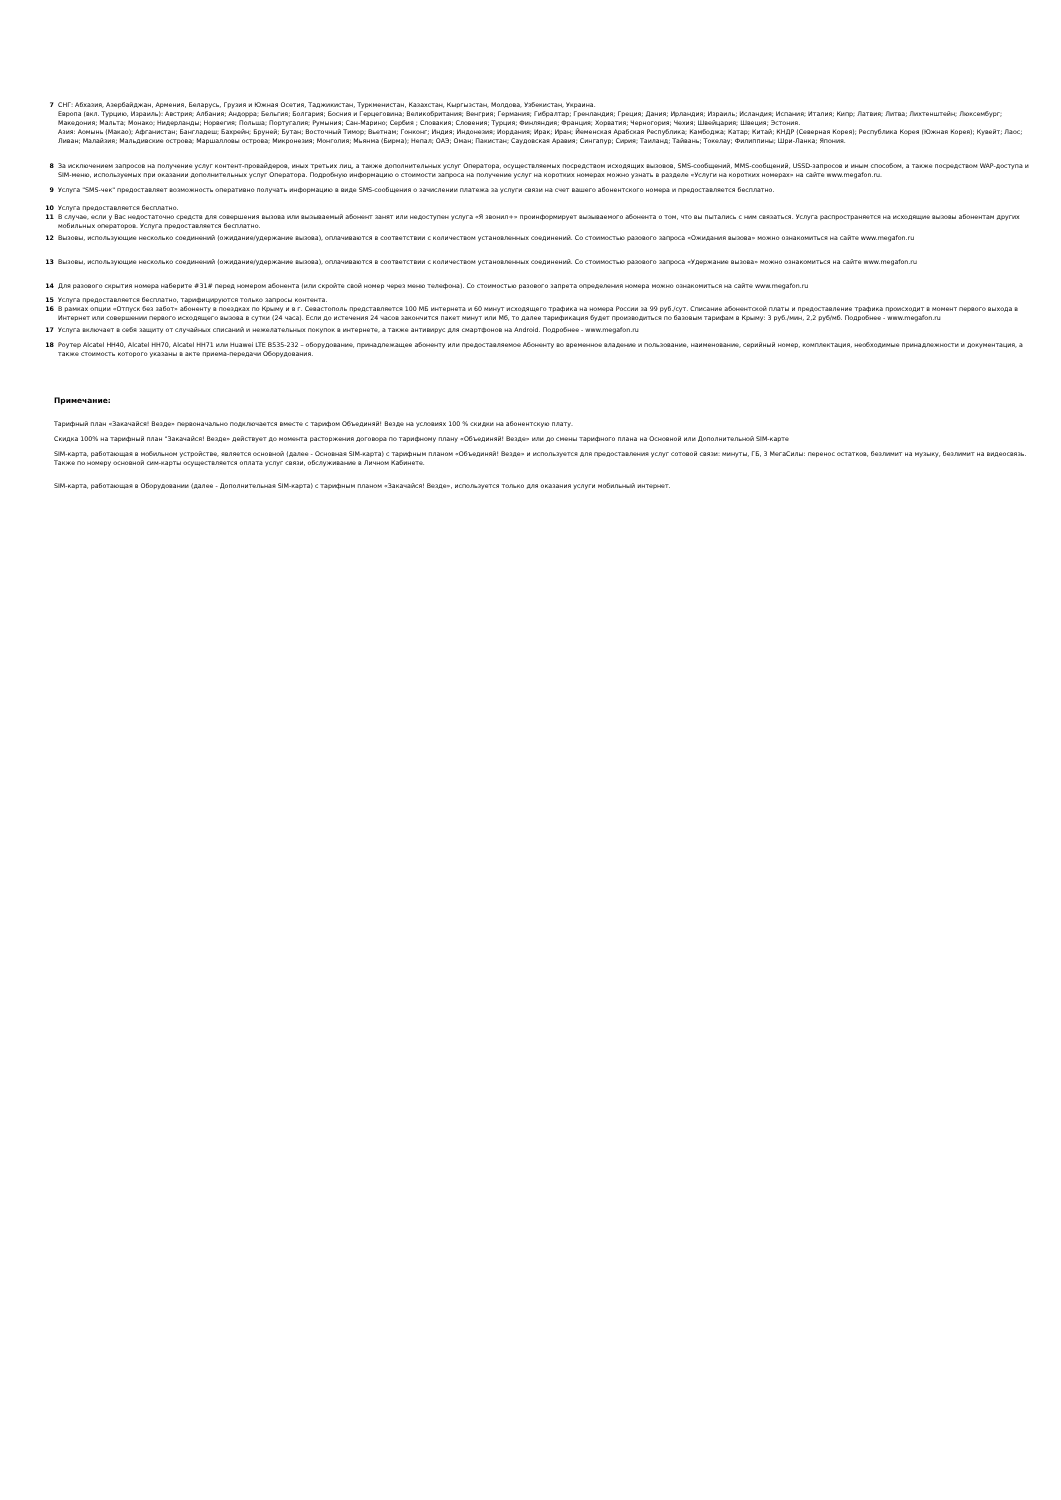7 СНГ: Абхазия, Азербайджан, Армения, Беларусь, Грузия и Южная Осетия, Таджикистан, Туркменистан, Казахстан, Кыргызстан, Молдова, Узбекистан, Украина.
Европа (вкл. Турцию, Израиль): Австрия; Албания; Андорра; Бельгия; Болгария; Босния и Герцеговина; Великобритания; Венгрия; Германия; Гибралтар; Гренландия; Греция; Дания; Ирландия; Израиль; Исландия; Испания; Италия; Кипр; Латвия; Литва; Лихтенштейн; Люксембург; Македония; Мальта; Монако; Нидерланды; Норвегия; Польша; Португалия; Румыния; Сан-Марино; Сербия ; Словакия; Словения; Турция; Финляндия; Франция; Хорватия; Черногория; Чехия; Швейцария; Швеция; Эстония.
Азия: Аомынь (Макао); Афганистан; Бангладеш; Бахрейн; Бруней; Бутан; Восточный Тимор; Вьетнам; Гонконг; Индия; Индонезия; Иордания; Ирак; Иран; Йеменская Арабская Республика; Камбоджа; Катар; Китай; КНДР (Северная Корея); Республика Корея (Южная Корея); Кувейт; Лаос; Ливан; Малайзия; Мальдивские острова; Маршалловы острова; Микронезия; Монголия; Мьянма (Бирма); Непал; ОАЭ; Оман; Пакистан; Саудовская Аравия; Сингапур; Сирия; Таиланд; Тайвань; Токелау; Филиппины; Шри-Ланка; Япония.
8 За исключением запросов на получение услуг контент-провайдеров, иных третьих лиц, а также дополнительных услуг Оператора, осуществляемых посредством исходящих вызовов, SMS-сообщений, MMS-сообщений, USSD-запросов и иным способом, а также посредством WAP-доступа и SIM-меню, используемых при оказании дополнительных услуг Оператора. Подробную информацию о стоимости запроса на получение услуг на коротких номерах можно узнать в разделе «Услуги на коротких номерах» на сайте www.megafon.ru.
9 Услуга "SMS-чек" предоставляет возможность оперативно получать информацию в виде SMS-сообщения о зачислении платежа за услуги связи на счет вашего абонентского номера и предоставляется бесплатно.
10 Услуга предоставляется бесплатно.
11 В случае, если у Вас недостаточно средств для совершения вызова или вызываемый абонент занят или недоступен услуга «Я звонил+» проинформирует вызываемого абонента о том, что вы пытались с ним связаться. Услуга распространяется на исходящие вызовы абонентам других мобильных операторов. Услуга предоставляется бесплатно.
12 Вызовы, использующие несколько соединений (ожидание/удержание вызова), оплачиваются в соответствии с количеством установленных соединений. Со стоимостью разового запроса «Ожидания вызова» можно ознакомиться на сайте www.megafon.ru
13 Вызовы, использующие несколько соединений (ожидание/удержание вызова), оплачиваются в соответствии с количеством установленных соединений. Со стоимостью разового запроса «Удержание вызова» можно ознакомиться на сайте www.megafon.ru
14 Для разового скрытия номера наберите #31# перед номером абонента (или скройте свой номер через меню телефона). Со стоимостью разового запрета определения номера можно ознакомиться на сайте www.megafon.ru
15 Услуга предоставляется бесплатно, тарифицируются только запросы контента.
16 В рамках опции «Отпуск без забот» абоненту в поездках по Крыму и в г. Севастополь представляется 100 МБ интернета и 60 минут исходящего трафика на номера России за 99 руб./сут. Списание абонентской платы и предоставление трафика происходит в момент первого выхода в Интернет или совершении первого исходящего вызова в сутки (24 часа). Если до истечения 24 часов закончится пакет минут или Мб, то далее тарификация будет производиться по базовым тарифам в Крыму: 3 руб./мин, 2,2 руб/мб. Подробнее - www.megafon.ru
17 Услуга включает в себя защиту от случайных списаний и нежелательных покупок в интернете, а также антивирус для смартфонов на Android. Подробнее - www.megafon.ru
18 Роутер Alcatel HH40, Alcatel HH70, Alcatel HH71 или Huawei LTE B535-232 – оборудование, принадлежащее абоненту или предоставляемое Абоненту во временное владение и пользование, наименование, серийный номер, комплектация, необходимые принадлежности и документация, а также стоимость которого указаны в акте приема-передачи Оборудования.
Примечание:
Тарифный план «Закачайся! Везде» первоначально подключается вместе с тарифом Объединяй! Везде на условиях 100 % скидки на абонентскую плату.
Скидка 100% на тарифный план "Закачайся! Везде» действует до момента расторжения договора по тарифному плану «Объединяй! Везде» или до смены тарифного плана на Основной или Дополнительной SIM-карте
SIM-карта, работающая в мобильном устройстве, является основной (далее - Основная SIM-карта) с тарифным планом «Объединяй! Везде» и используется для предоставления услуг сотовой связи: минуты, ГБ, 3 МегаСилы: перенос остатков, безлимит на музыку, безлимит на видеосвязь.
Также по номеру основной сим-карты осуществляется оплата услуг связи, обслуживание в Личном Кабинете.
SIM-карта, работающая в Оборудовании (далее - Дополнительная SIM-карта) с тарифным планом «Закачайся! Везде», используется только для оказания услуги мобильный интернет.